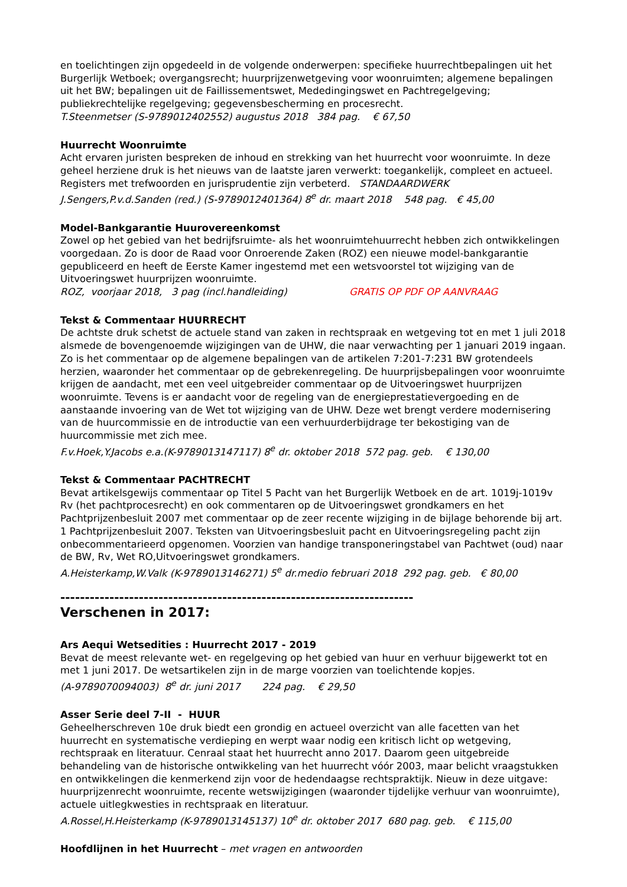en toelichtingen zijn opgedeeld in de volgende onderwerpen: specifieke huurrechtbepalingen uit het Burgerlijk Wetboek; overgangsrecht; huurprijzenwetgeving voor woonruimten; algemene bepalingen uit het BW; bepalingen uit de Faillissementswet, Mededingingswet en Pachtregelgeving; publiekrechtelijke regelgeving; gegevensbescherming en procesrecht.
T.Steenmetser (S-9789012402552) augustus 2018 384 pag. € 67,50
Huurrecht Woonruimte
Acht ervaren juristen bespreken de inhoud en strekking van het huurrecht voor woonruimte. In deze geheel herziene druk is het nieuws van de laatste jaren verwerkt: toegankelijk, compleet en actueel. Registers met trefwoorden en jurisprudentie zijn verbeterd. STANDAARDWERK
J.Sengers,P.v.d.Sanden (red.) (S-9789012401364) 8<sup>e</sup> dr. maart 2018 548 pag. € 45,00
Model-Bankgarantie Huurovereenkomst
Zowel op het gebied van het bedrijfsruimte- als het woonruimtehuurrecht hebben zich ontwikkelingen voorgedaan. Zo is door de Raad voor Onroerende Zaken (ROZ) een nieuwe model-bankgarantie gepubliceerd en heeft de Eerste Kamer ingestemd met een wetsvoorstel tot wijziging van de Uitvoeringswet huurprijzen woonruimte.
ROZ, voorjaar 2018, 3 pag (incl.handleiding) GRATIS OP PDF OP AANVRAAG
Tekst & Commentaar HUURRECHT
De achtste druk schetst de actuele stand van zaken in rechtspraak en wetgeving tot en met 1 juli 2018 alsmede de bovengenoemde wijzigingen van de UHW, die naar verwachting per 1 januari 2019 ingaan. Zo is het commentaar op de algemene bepalingen van de artikelen 7:201-7:231 BW grotendeels herzien, waaronder het commentaar op de gebrekenregeling. De huurprijsbepalingen voor woonruimte krijgen de aandacht, met een veel uitgebreider commentaar op de Uitvoeringswet huurprijzen woonruimte. Tevens is er aandacht voor de regeling van de energieprestatievergoeding en de aanstaande invoering van de Wet tot wijziging van de UHW. Deze wet brengt verdere modernisering van de huurcommissie en de introductie van een verhuurderbijdrage ter bekostiging van de huurcommissie met zich mee.
F.v.Hoek,Y.Jacobs e.a.(K-9789013147117) 8<sup>e</sup> dr. oktober 2018 572 pag. geb. € 130,00
Tekst & Commentaar PACHTRECHT
Bevat artikelsgewijs commentaar op Titel 5 Pacht van het Burgerlijk Wetboek en de art. 1019j-1019v Rv (het pachtprocesrecht) en ook commentaren op de Uitvoeringswet grondkamers en het Pachtprijzenbesluit 2007 met commentaar op de zeer recente wijziging in de bijlage behorende bij art. 1 Pachtprijzenbesluit 2007. Teksten van Uitvoeringsbesluit pacht en Uitvoeringsregeling pacht zijn onbecommentarieerd opgenomen. Voorzien van handige transponeringstabel van Pachtwet (oud) naar de BW, Rv, Wet RO,Uitvoeringswet grondkamers.
A.Heisterkamp,W.Valk (K-9789013146271) 5<sup>e</sup> dr.medio februari 2018 292 pag. geb. € 80,00
------------------------------------------------------------------------
Verschenen in 2017:
Ars Aequi Wetsedities : Huurrecht 2017 - 2019
Bevat de meest relevante wet- en regelgeving op het gebied van huur en verhuur bijgewerkt tot en met 1 juni 2017. De wetsartikelen zijn in de marge voorzien van toelichtende kopjes.
(A-9789070094003) 8<sup>e</sup> dr. juni 2017 224 pag. € 29,50
Asser Serie deel 7-II - HUUR
Geheelherschreven 10e druk biedt een grondig en actueel overzicht van alle facetten van het huurrecht en systematische verdieping en werpt waar nodig een kritisch licht op wetgeving, rechtspraak en literatuur. Cenraal staat het huurrecht anno 2017. Daarom geen uitgebreide behandeling van de historische ontwikkeling van het huurrecht vóór 2003, maar belicht vraagstukken en ontwikkelingen die kenmerkend zijn voor de hedendaagse rechtspraktijk. Nieuw in deze uitgave: huurprijzenrecht woonruimte, recente wetswijzigingen (waaronder tijdelijke verhuur van woonruimte), actuele uitlegkwesties in rechtspraak en literatuur.
A.Rossel,H.Heisterkamp (K-9789013145137) 10<sup>e</sup> dr. oktober 2017 680 pag. geb. € 115,00
Hoofdlijnen in het Huurrecht – met vragen en antwoorden